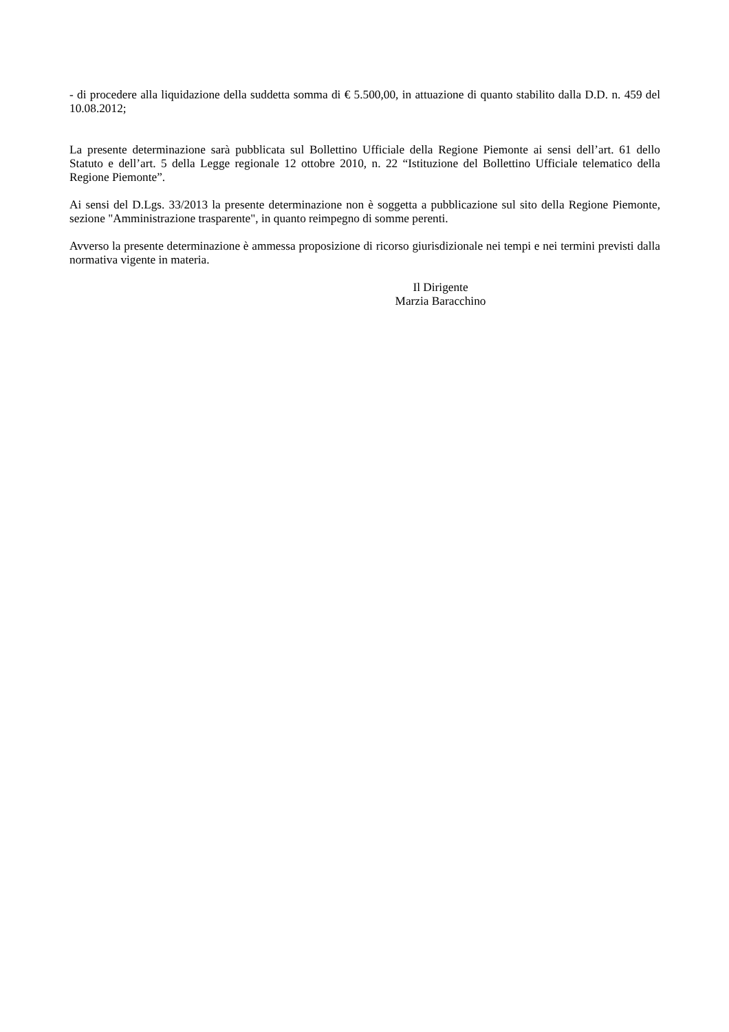- di procedere alla liquidazione della suddetta somma di € 5.500,00, in attuazione di quanto stabilito dalla D.D. n. 459 del 10.08.2012;
La presente determinazione sarà pubblicata sul Bollettino Ufficiale della Regione Piemonte ai sensi dell’art. 61 dello Statuto e dell’art. 5 della Legge regionale 12 ottobre 2010, n. 22 “Istituzione del Bollettino Ufficiale telematico della Regione Piemonte”.
Ai sensi del D.Lgs. 33/2013 la presente determinazione non è soggetta a pubblicazione sul sito della Regione Piemonte, sezione "Amministrazione trasparente", in quanto reimpegno di somme perenti.
Avverso la presente determinazione è ammessa proposizione di ricorso giurisdizionale nei tempi e nei termini previsti dalla normativa vigente in materia.
Il Dirigente
Marzia Baracchino